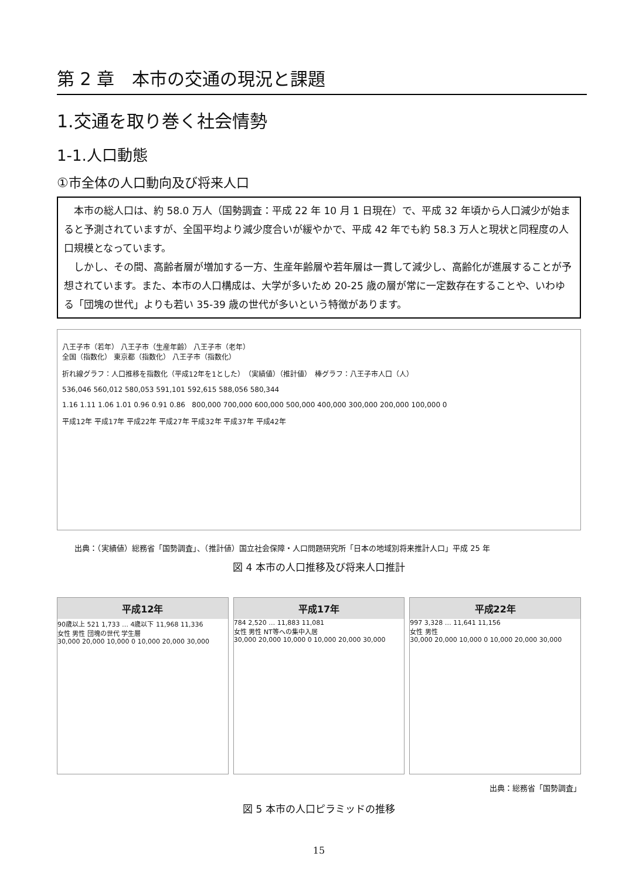第 2 章　本市の交通の現況と課題
1.交通を取り巻く社会情勢
1-1.人口動態
①市全体の人口動向及び将来人口
　本市の総人口は、約 58.0 万人（国勢調査：平成 22 年 10 月 1 日現在）で、平成 32 年頃から人口減少が始まると予測されていますが、全国平均より減少度合いが緩やかで、平成 42 年でも約 58.3 万人と現状と同程度の人口規模となっています。
　しかし、その間、高齢者層が増加する一方、生産年齢層や若年層は一貫して減少し、高齢化が進展することが予想されています。また、本市の人口構成は、大学が多いため 20-25 歳の層が常に一定数存在することや、いわゆる「団塊の世代」よりも若い 35-39 歳の世代が多いという特徴があります。
八王子市（若年） 八王子市（生産年齢） 八王子市（老年）
全国（指数化） 東京都（指数化） 八王子市（指数化）
折れ線グラフ：人口推移を指数化（平成12年を1とした）　（実績値）（推計値）　棒グラフ：八王子市人口（人）
536,046 560,012 580,053 591,101 592,615 588,056 580,344
1.16 1.11 1.06 1.01 0.96 0.91 0.86 800,000 700,000 600,000 500,000 400,000 300,000 200,000 100,000 0
平成12年 平成17年 平成22年 平成27年 平成32年 平成37年 平成42年
出典：（実績値）総務省「国勢調査」、（推計値）国立社会保障・人口問題研究所「日本の地域別将来推計人口」平成 25 年
図 4 本市の人口推移及び将来人口推計
平成12年
90歳以上 521 1,733 … 4歳以下 11,968 11,336
女性 男性 団塊の世代 学生層
30,000 20,000 10,000 0 10,000 20,000 30,000
平成17年
784 2,520 … 11,883 11,081
女性 男性 NT等への集中入居
30,000 20,000 10,000 0 10,000 20,000 30,000
平成22年
997 3,328 … 11,641 11,156
女性 男性
30,000 20,000 10,000 0 10,000 20,000 30,000
出典：総務省「国勢調査」
図 5 本市の人口ピラミッドの推移
15